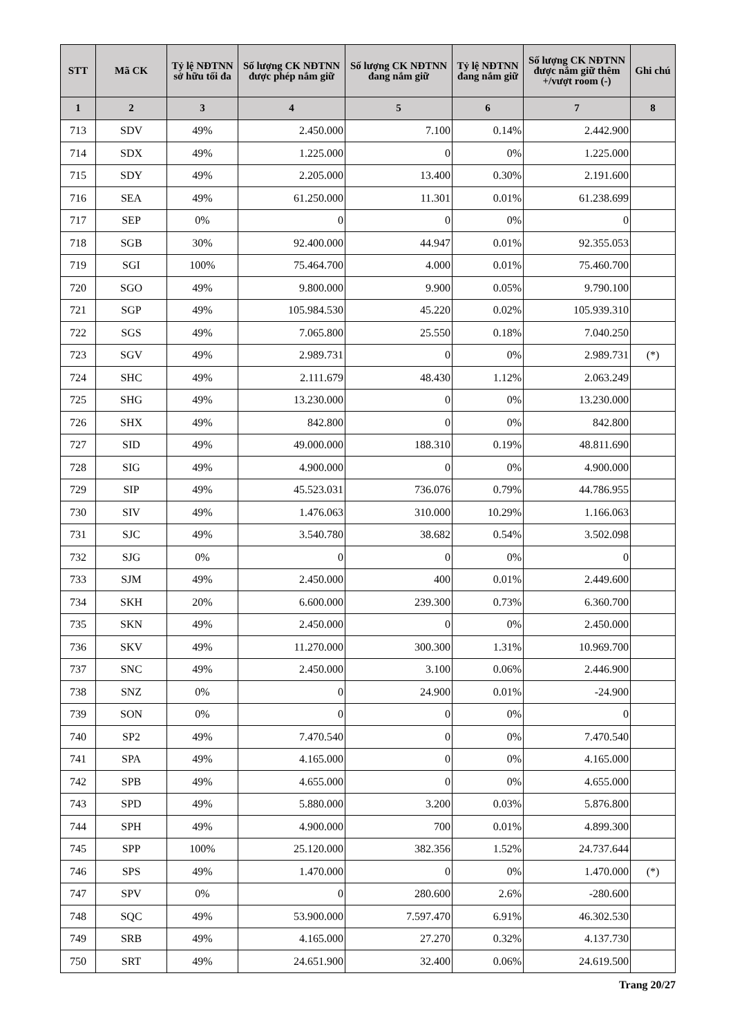| STT | Mã CK | Tỷ lệ NĐTNN sở hữu tối đa | Số lượng CK NĐTNN được phép nắm giữ | Số lượng CK NĐTNN đang nắm giữ | Tỷ lệ NĐTNN đang nắm giữ | Số lượng CK NĐTNN được nắm giữ thêm +/vượt room (-) | Ghi chú |
| --- | --- | --- | --- | --- | --- | --- | --- |
| 1 | 2 | 3 | 4 | 5 | 6 | 7 | 8 |
| 713 | SDV | 49% | 2.450.000 | 7.100 | 0.14% | 2.442.900 | |
| 714 | SDX | 49% | 1.225.000 | 0 | 0% | 1.225.000 | |
| 715 | SDY | 49% | 2.205.000 | 13.400 | 0.30% | 2.191.600 | |
| 716 | SEA | 49% | 61.250.000 | 11.301 | 0.01% | 61.238.699 | |
| 717 | SEP | 0% | 0 | 0 | 0% | 0 | |
| 718 | SGB | 30% | 92.400.000 | 44.947 | 0.01% | 92.355.053 | |
| 719 | SGI | 100% | 75.464.700 | 4.000 | 0.01% | 75.460.700 | |
| 720 | SGO | 49% | 9.800.000 | 9.900 | 0.05% | 9.790.100 | |
| 721 | SGP | 49% | 105.984.530 | 45.220 | 0.02% | 105.939.310 | |
| 722 | SGS | 49% | 7.065.800 | 25.550 | 0.18% | 7.040.250 | |
| 723 | SGV | 49% | 2.989.731 | 0 | 0% | 2.989.731 | (*) |
| 724 | SHC | 49% | 2.111.679 | 48.430 | 1.12% | 2.063.249 | |
| 725 | SHG | 49% | 13.230.000 | 0 | 0% | 13.230.000 | |
| 726 | SHX | 49% | 842.800 | 0 | 0% | 842.800 | |
| 727 | SID | 49% | 49.000.000 | 188.310 | 0.19% | 48.811.690 | |
| 728 | SIG | 49% | 4.900.000 | 0 | 0% | 4.900.000 | |
| 729 | SIP | 49% | 45.523.031 | 736.076 | 0.79% | 44.786.955 | |
| 730 | SIV | 49% | 1.476.063 | 310.000 | 10.29% | 1.166.063 | |
| 731 | SJC | 49% | 3.540.780 | 38.682 | 0.54% | 3.502.098 | |
| 732 | SJG | 0% | 0 | 0 | 0% | 0 | |
| 733 | SJM | 49% | 2.450.000 | 400 | 0.01% | 2.449.600 | |
| 734 | SKH | 20% | 6.600.000 | 239.300 | 0.73% | 6.360.700 | |
| 735 | SKN | 49% | 2.450.000 | 0 | 0% | 2.450.000 | |
| 736 | SKV | 49% | 11.270.000 | 300.300 | 1.31% | 10.969.700 | |
| 737 | SNC | 49% | 2.450.000 | 3.100 | 0.06% | 2.446.900 | |
| 738 | SNZ | 0% | 0 | 24.900 | 0.01% | -24.900 | |
| 739 | SON | 0% | 0 | 0 | 0% | 0 | |
| 740 | SP2 | 49% | 7.470.540 | 0 | 0% | 7.470.540 | |
| 741 | SPA | 49% | 4.165.000 | 0 | 0% | 4.165.000 | |
| 742 | SPB | 49% | 4.655.000 | 0 | 0% | 4.655.000 | |
| 743 | SPD | 49% | 5.880.000 | 3.200 | 0.03% | 5.876.800 | |
| 744 | SPH | 49% | 4.900.000 | 700 | 0.01% | 4.899.300 | |
| 745 | SPP | 100% | 25.120.000 | 382.356 | 1.52% | 24.737.644 | |
| 746 | SPS | 49% | 1.470.000 | 0 | 0% | 1.470.000 | (*) |
| 747 | SPV | 0% | 0 | 280.600 | 2.6% | -280.600 | |
| 748 | SQC | 49% | 53.900.000 | 7.597.470 | 6.91% | 46.302.530 | |
| 749 | SRB | 49% | 4.165.000 | 27.270 | 0.32% | 4.137.730 | |
| 750 | SRT | 49% | 24.651.900 | 32.400 | 0.06% | 24.619.500 | |
Trang 20/27